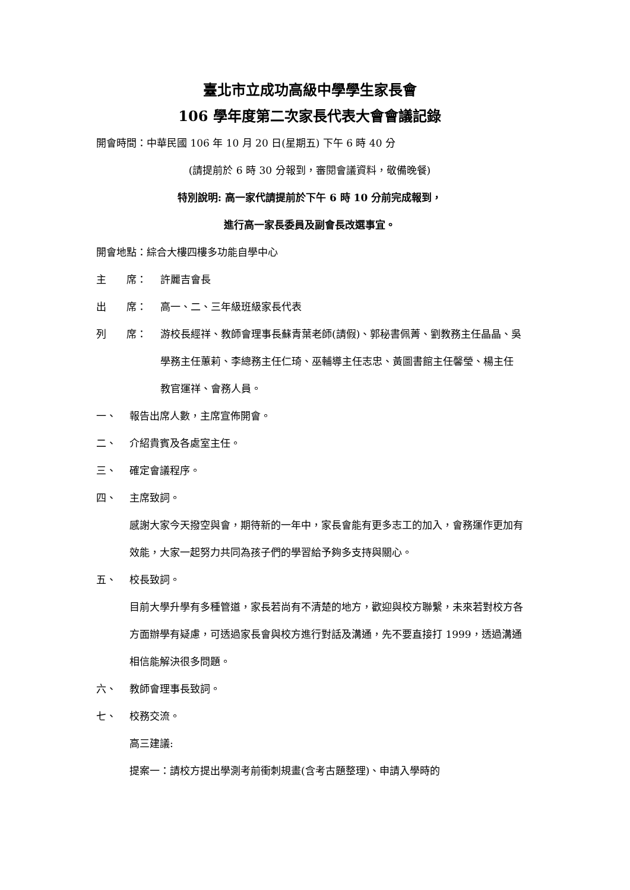臺北市立成功高級中學學生家長會
106 學年度第二次家長代表大會會議記錄
開會時間：中華民國 106 年 10 月 20 日(星期五) 下午 6 時 40 分
(請提前於 6 時 30 分報到，審閱會議資料，敬備晚餐)
特別說明: 高一家代請提前於下午 6 時 10 分前完成報到，
進行高一家長委員及副會長改選事宜。
開會地點：綜合大樓四樓多功能自學中心
主　　席： 許麗吉會長
出　　席： 高一、二、三年級班級家長代表
列　　席： 游校長經祥、教師會理事長蘇青葉老師(請假)、郭秘書佩菁、劉教務主任晶晶、吳學務主任蕙莉、李總務主任仁琦、巫輔導主任志忠、黃圖書館主任馨瑩、楊主任教官運祥、會務人員。
一、 報告出席人數，主席宣佈開會。
二、 介紹貴賓及各處室主任。
三、 確定會議程序。
四、 主席致詞。
感謝大家今天撥空與會，期待新的一年中，家長會能有更多志工的加入，會務運作更加有效能，大家一起努力共同為孩子們的學習給予夠多支持與關心。
五、 校長致詞。
目前大學升學有多種管道，家長若尚有不清楚的地方，歡迎與校方聯繫，未來若對校方各方面辦學有疑慮，可透過家長會與校方進行對話及溝通，先不要直接打 1999，透過溝通相信能解決很多問題。
六、 教師會理事長致詞。
七、 校務交流。
高三建議:
提案一：請校方提出學測考前衝刺規畫(含考古題整理)、申請入學時的